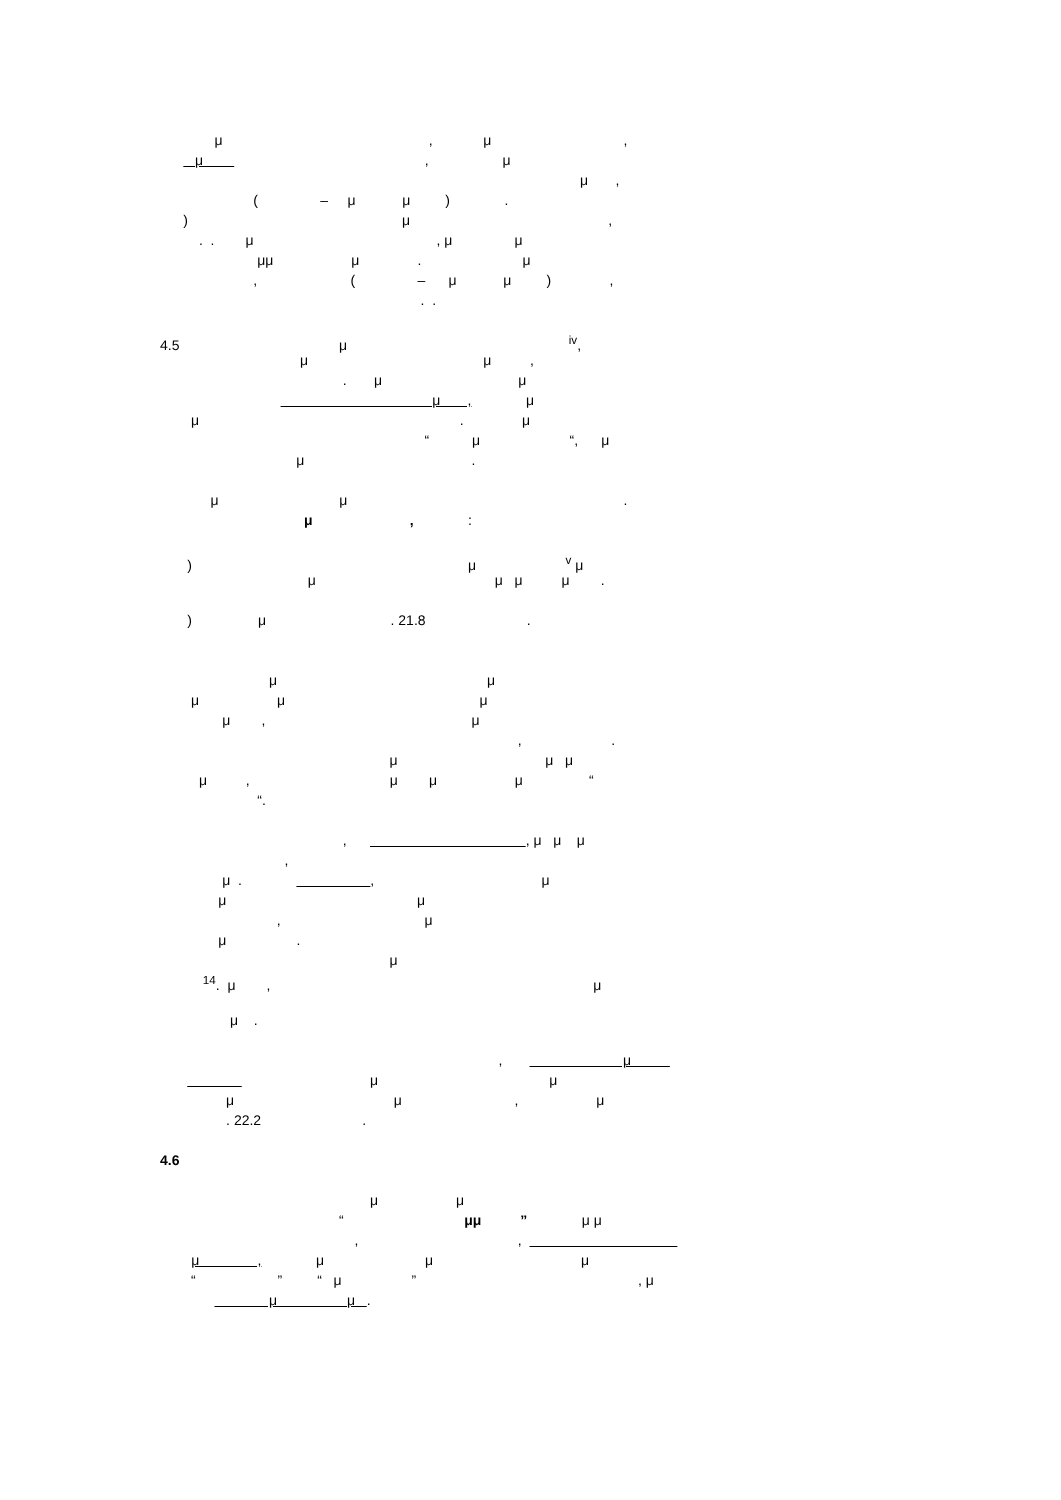μ , μ ,
μ , μ
μ ,
( – μ μ ) .
) μ ,
. . μ , μ μ
μμ μ . μ
, ( – μ μ ) ,
. .
4.5 μ <sup>iv</sup>,
μ μ ,
. μ μ
μ , μ
μ . μ
“ μ “, μ
μ .
μ μ .
μ , :
) μ <sup>v</sup> μ
μ μ μ μ .
) μ . 21.8 .
μ μ
μ μ μ
μ , μ
, .
μ μ μ
μ , μ μ μ “
“.
, , μ μ μ
,
μ . , μ
μ μ
, μ
μ .
μ
<sup>14</sup>. μ , μ
μ .
, μ
μ μ
μ μ , μ
. 22.2 .
4.6
μ μ
“ μμ ” μ μ
, ,
μ , μ μ μ
“ ” “ μ ” , μ
μ μ .